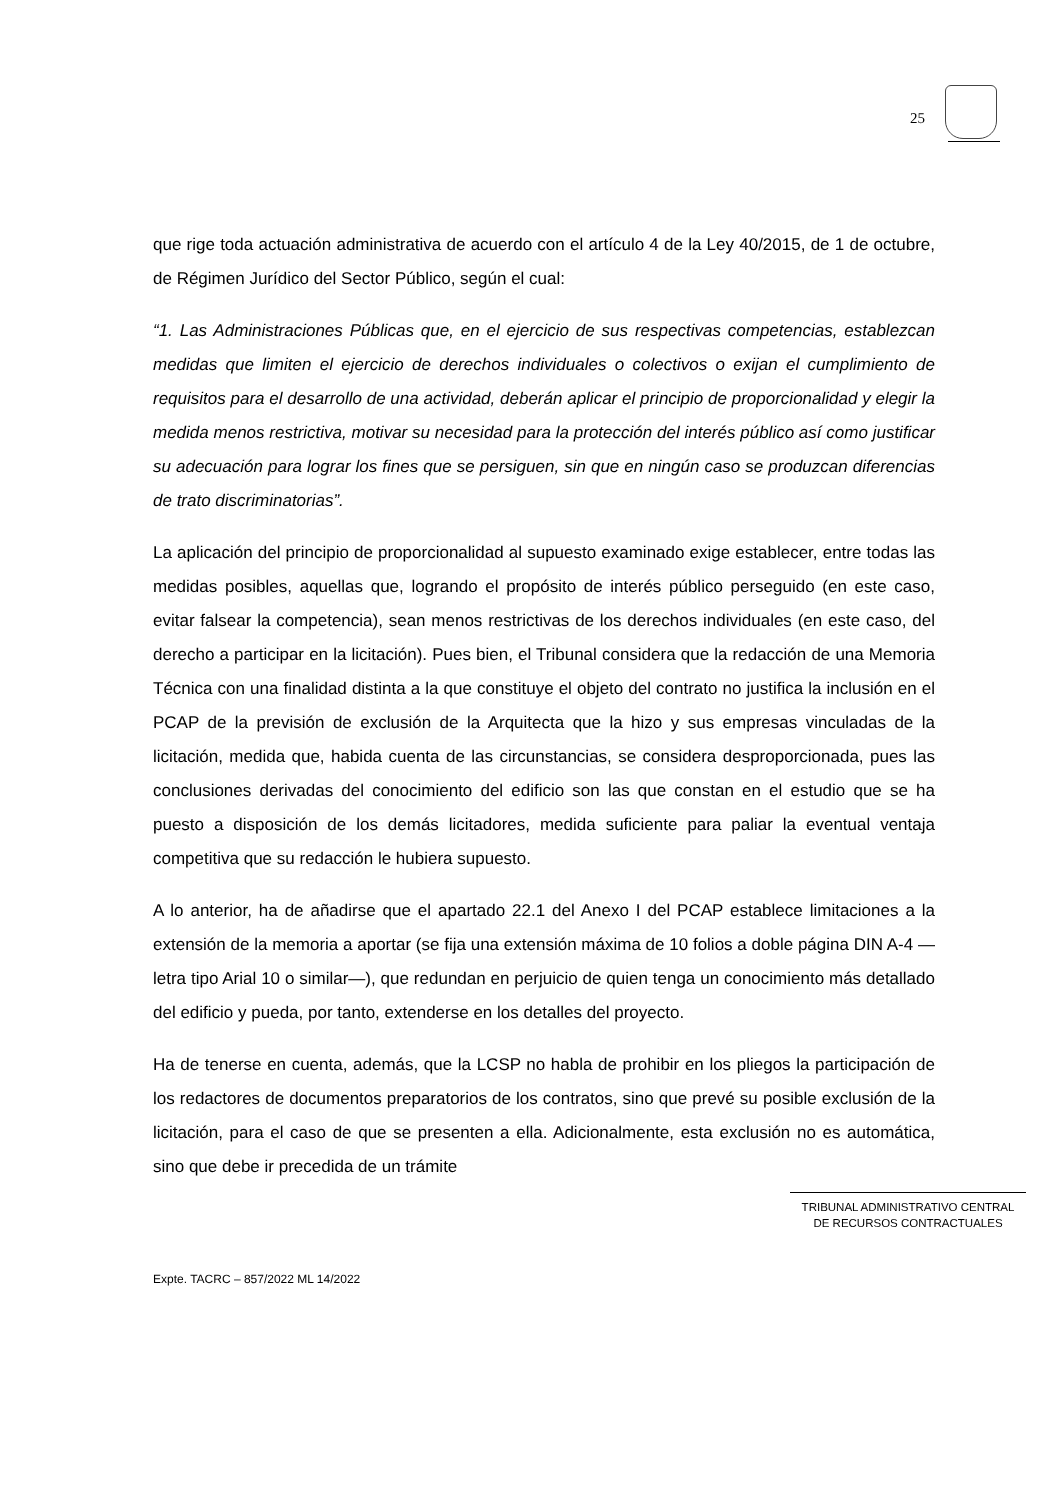25
que rige toda actuación administrativa de acuerdo con el artículo 4 de la Ley 40/2015, de 1 de octubre, de Régimen Jurídico del Sector Público, según el cual:
“1. Las Administraciones Públicas que, en el ejercicio de sus respectivas competencias, establezcan medidas que limiten el ejercicio de derechos individuales o colectivos o exijan el cumplimiento de requisitos para el desarrollo de una actividad, deberán aplicar el principio de proporcionalidad y elegir la medida menos restrictiva, motivar su necesidad para la protección del interés público así como justificar su adecuación para lograr los fines que se persiguen, sin que en ningún caso se produzcan diferencias de trato discriminatorias”.
La aplicación del principio de proporcionalidad al supuesto examinado exige establecer, entre todas las medidas posibles, aquellas que, logrando el propósito de interés público perseguido (en este caso, evitar falsear la competencia), sean menos restrictivas de los derechos individuales (en este caso, del derecho a participar en la licitación). Pues bien, el Tribunal considera que la redacción de una Memoria Técnica con una finalidad distinta a la que constituye el objeto del contrato no justifica la inclusión en el PCAP de la previsión de exclusión de la Arquitecta que la hizo y sus empresas vinculadas de la licitación, medida que, habida cuenta de las circunstancias, se considera desproporcionada, pues las conclusiones derivadas del conocimiento del edificio son las que constan en el estudio que se ha puesto a disposición de los demás licitadores, medida suficiente para paliar la eventual ventaja competitiva que su redacción le hubiera supuesto.
A lo anterior, ha de añadirse que el apartado 22.1 del Anexo I del PCAP establece limitaciones a la extensión de la memoria a aportar (se fija una extensión máxima de 10 folios a doble página DIN A-4 —letra tipo Arial 10 o similar—), que redundan en perjuicio de quien tenga un conocimiento más detallado del edificio y pueda, por tanto, extenderse en los detalles del proyecto.
Ha de tenerse en cuenta, además, que la LCSP no habla de prohibir en los pliegos la participación de los redactores de documentos preparatorios de los contratos, sino que prevé su posible exclusión de la licitación, para el caso de que se presenten a ella. Adicionalmente, esta exclusión no es automática, sino que debe ir precedida de un trámite
TRIBUNAL ADMINISTRATIVO CENTRAL
DE RECURSOS CONTRACTUALES
Expte. TACRC – 857/2022 ML 14/2022